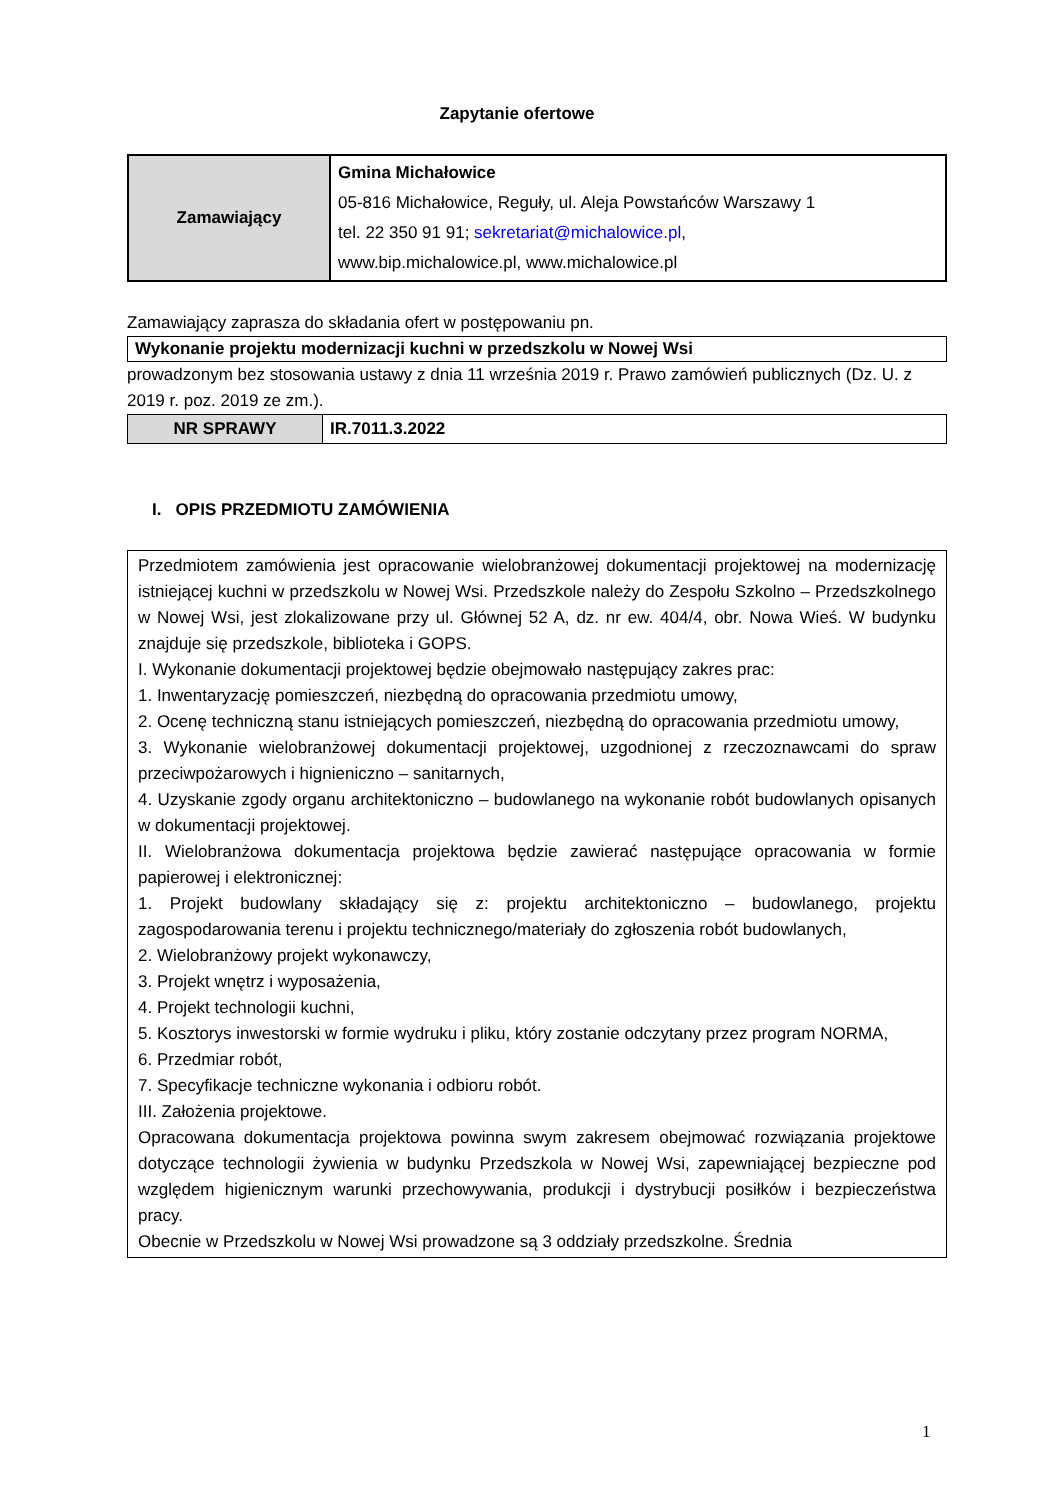Zapytanie ofertowe
| Zamawiający | Gmina Michałowice 05-816 Michałowice, Reguły, ul. Aleja Powstańców Warszawy 1 tel. 22 350 91 91; sekretariat@michalowice.pl , www.bip.michalowice.pl, www.michalowice.pl |
Zamawiający zaprasza do składania ofert w postępowaniu pn.
| Wykonanie projektu modernizacji kuchni w przedszkolu w Nowej Wsi |
prowadzonym bez stosowania ustawy z dnia 11 września 2019 r. Prawo zamówień publicznych (Dz. U. z 2019 r. poz. 2019 ze zm.).
| NR SPRAWY | IR.7011.3.2022 |
I. OPIS PRZEDMIOTU ZAMÓWIENIA
Przedmiotem zamówienia jest opracowanie wielobranżowej dokumentacji projektowej na modernizację istniejącej kuchni w przedszkolu w Nowej Wsi. Przedszkole należy do Zespołu Szkolno – Przedszkolnego w Nowej Wsi, jest zlokalizowane przy ul. Głównej 52 A, dz. nr ew. 404/4, obr. Nowa Wieś. W budynku znajduje się przedszkole, biblioteka i GOPS.
I. Wykonanie dokumentacji projektowej będzie obejmowało następujący zakres prac:
1. Inwentaryzację pomieszczeń, niezbędną do opracowania przedmiotu umowy,
2. Ocenę techniczną stanu istniejących pomieszczeń, niezbędną do opracowania przedmiotu umowy,
3. Wykonanie wielobranżowej dokumentacji projektowej, uzgodnionej z rzeczoznawcami do spraw przeciwpożarowych i hignieniczno – sanitarnych,
4. Uzyskanie zgody organu architektoniczno – budowlanego na wykonanie robót budowlanych opisanych w dokumentacji projektowej.
II. Wielobranżowa dokumentacja projektowa będzie zawierać następujące opracowania w formie papierowej i elektronicznej:
1. Projekt budowlany składający się z: projektu architektoniczno – budowlanego, projektu zagospodarowania terenu i projektu technicznego/materiały do zgłoszenia robót budowlanych,
2. Wielobranżowy projekt wykonawczy,
3. Projekt wnętrz i wyposażenia,
4. Projekt technologii kuchni,
5. Kosztorys inwestorski w formie wydruku i pliku, który zostanie odczytany przez program NORMA,
6. Przedmiar robót,
7. Specyfikacje techniczne wykonania i odbioru robót.
III. Założenia projektowe.
Opracowana dokumentacja projektowa powinna swym zakresem obejmować rozwiązania projektowe dotyczące technologii żywienia w budynku Przedszkola w Nowej Wsi, zapewniającej bezpieczne pod względem higienicznym warunki przechowywania, produkcji i dystrybucji posiłków i bezpieczeństwa pracy.
Obecnie w Przedszkolu w Nowej Wsi prowadzone są 3 oddziały przedszkolne. Średnia
1